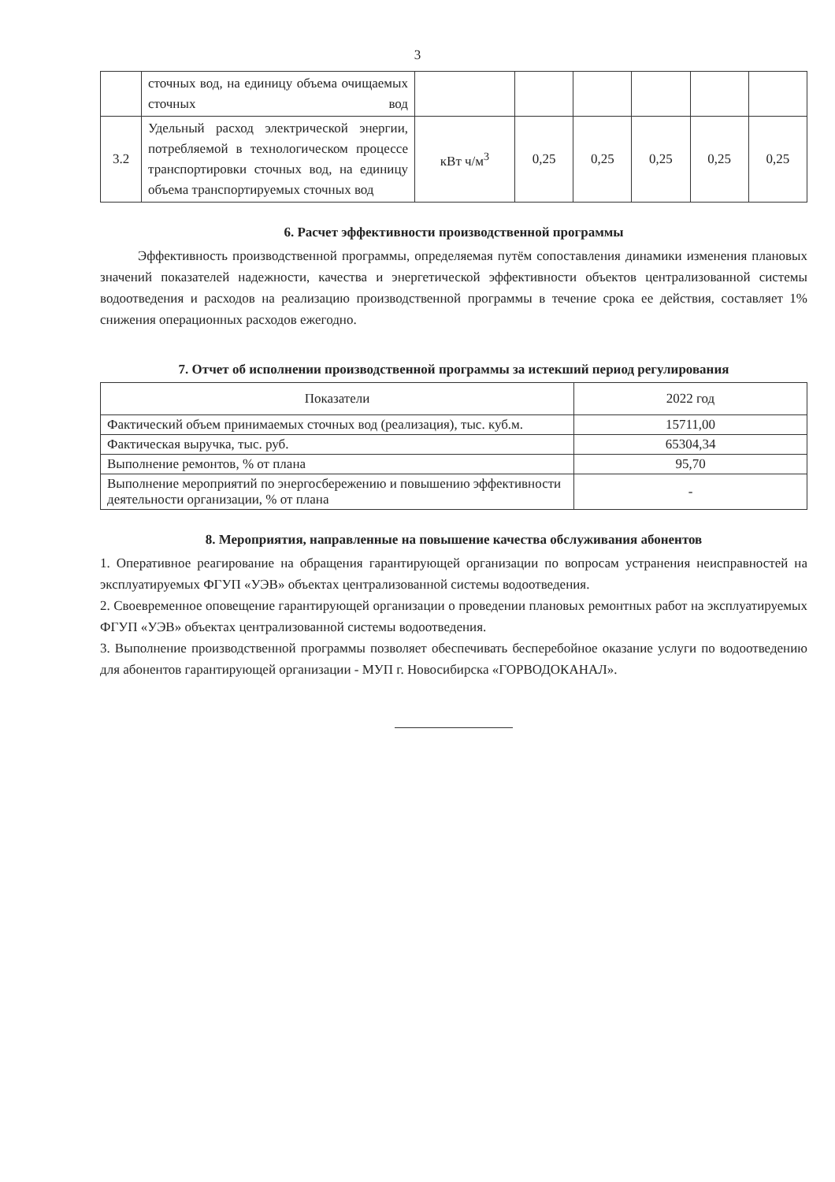3
| | сточных вод, на единицу объема очищаемых сточных вод | | | | | | |
| 3.2 | Удельный расход электрической энергии, потребляемой в технологическом процессе транспортировки сточных вод, на единицу объема транспортируемых сточных вод | кВт ч/м<sup>3</sup> | 0,25 | 0,25 | 0,25 | 0,25 | 0,25 |
6. Расчет эффективности производственной программы
Эффективность производственной программы, определяемая путём сопоставления динамики изменения плановых значений показателей надежности, качества и энергетической эффективности объектов централизованной системы водоотведения и расходов на реализацию производственной программы в течение срока ее действия, составляет 1% снижения операционных расходов ежегодно.
7. Отчет об исполнении производственной программы за истекший период регулирования
| Показатели | 2022 год |
| --- | --- |
| Фактический объем принимаемых сточных вод (реализация), тыс. куб.м. | 15711,00 |
| Фактическая выручка, тыс. руб. | 65304,34 |
| Выполнение ремонтов, % от плана | 95,70 |
| Выполнение мероприятий по энергосбережению и повышению эффективности деятельности организации, % от плана | - |
8. Мероприятия, направленные на повышение качества обслуживания абонентов
1. Оперативное реагирование на обращения гарантирующей организации по вопросам устранения неисправностей на эксплуатируемых ФГУП «УЭВ» объектах централизованной системы водоотведения.
2. Своевременное оповещение гарантирующей организации о проведении плановых ремонтных работ на эксплуатируемых ФГУП «УЭВ» объектах централизованной системы водоотведения.
3. Выполнение производственной программы позволяет обеспечивать бесперебойное оказание услуги по водоотведению для абонентов гарантирующей организации - МУП г. Новосибирска «ГОРВОДОКАНАЛ».